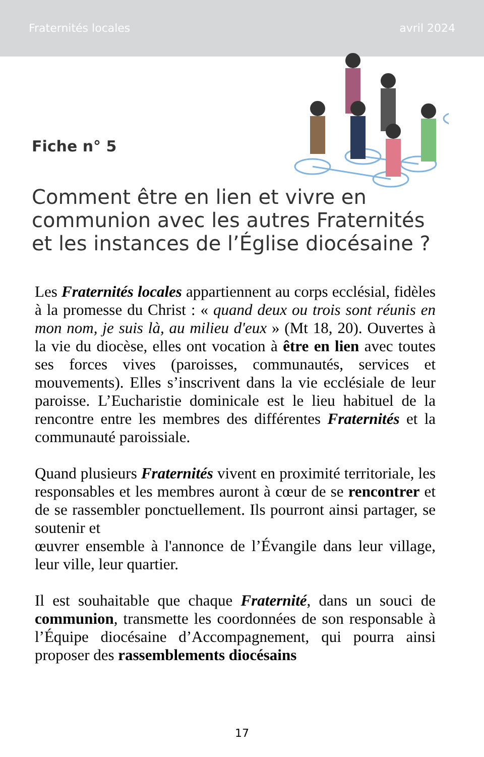Fraternités locales avril 2024
Fiche n° 5
Comment être en lien et vivre en communion avec les autres Fraternités et les instances de l’Église diocésaine ?
Les Fraternités locales appartiennent au corps ecclésial, fidèles à la promesse du Christ : « quand deux ou trois sont réunis en mon nom, je suis là, au milieu d'eux » (Mt 18, 20). Ouvertes à la vie du diocèse, elles ont vocation à être en lien avec toutes ses forces vives (paroisses, communautés, services et mouvements). Elles s’inscrivent dans la vie ecclésiale de leur paroisse. L’Eucharistie dominicale est le lieu habituel de la rencontre entre les membres des différentes Fraternités et la communauté paroissiale.
Quand plusieurs Fraternités vivent en proximité territoriale, les responsables et les membres auront à cœur de se rencontrer et de se rassembler ponctuellement. Ils pourront ainsi partager, se soutenir et
œuvrer ensemble à l'annonce de l’Évangile dans leur village, leur ville, leur quartier.
Il est souhaitable que chaque Fraternité, dans un souci de communion, transmette les coordonnées de son responsable à l’Équipe diocésaine d’Accompagnement, qui pourra ainsi proposer des rassemblements diocésains
17